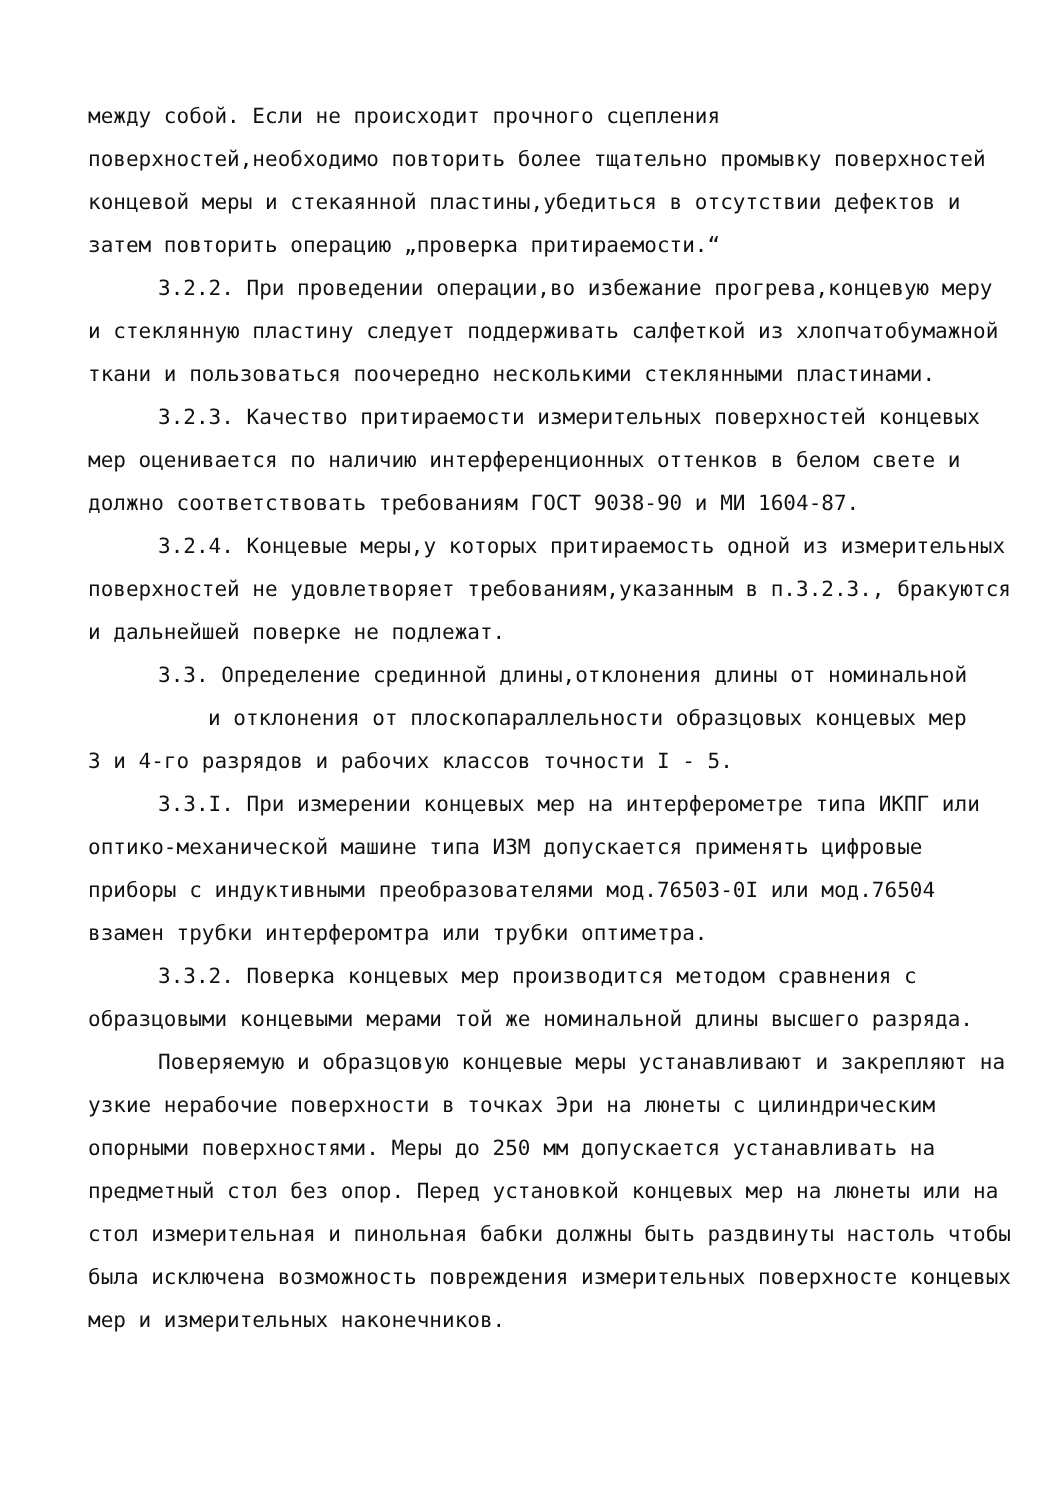между собой. Если не происходит прочного сцепления поверхностей,необходимо повторить более тщательно промывку поверхностей концевой меры и стекаянной пластины,убедиться в отсутствии дефектов и затем повторить операцию „проверка притираемости.“
3.2.2. При проведении операции,во избежание прогрева,концевую меру и стеклянную пластину следует поддерживать салфеткой из хлопчатобумажной ткани и пользоваться поочередно несколькими стеклянными пластинами.
3.2.3. Качество притираемости измерительных поверхностей концевых мер оценивается по наличию интерференционных оттенков в белом свете и должно соответствовать требованиям ГОСТ 9038-90 и МИ 1604-87.
3.2.4. Концевые меры,у которых притираемость одной из измерительных поверхностей не удовлетворяет требованиям,указанным в п.3.2.3., бракуются и дальнейшей поверке не подлежат.
3.3. Определение срединной длины,отклонения длины от номинальной
и отклонения от плоскопараллельности образцовых концевых мер
3 и 4-го разрядов и рабочих классов точности I - 5.
3.3.I. При измерении концевых мер на интерферометре типа ИКПГ или оптико-механической машине типа ИЗМ допускается применять цифровые приборы с индуктивными преобразователями мод.76503-0I или мод.76504 взамен трубки интерферомтра или трубки оптиметра.
3.3.2. Поверка концевых мер производится методом сравнения с образцовыми концевыми мерами той же номинальной длины высшего разряда.
Поверяемую и образцовую концевые меры устанавливают и закрепляют на узкие нерабочие поверхности в точках Эри на люнеты с цилиндрическим опорными поверхностями. Меры до 250 мм допускается устанавливать на предметный стол без опор. Перед установкой концевых мер на люнеты или на стол измерительная и пинольная бабки должны быть раздвинуты настоль чтобы была исключена возможность повреждения измерительных поверхносте концевых мер и измерительных наконечников.